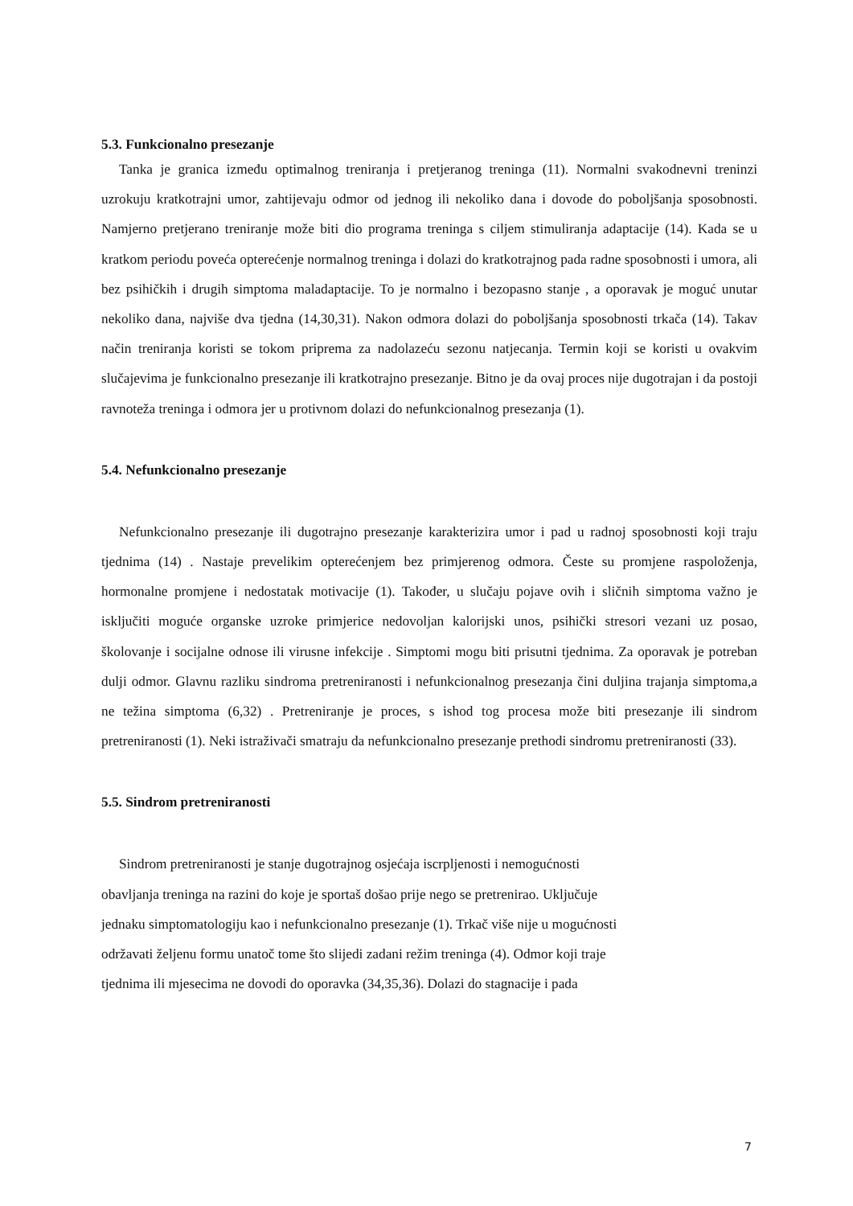5.3. Funkcionalno presezanje
Tanka je granica između optimalnog treniranja i pretjeranog treninga (11). Normalni svakodnevni treninzi uzrokuju kratkotrajni umor, zahtijevaju odmor od jednog ili nekoliko dana i dovode do poboljšanja sposobnosti. Namjerno pretjerano treniranje može biti dio programa treninga s ciljem stimuliranja adaptacije (14). Kada se u kratkom periodu poveća opterećenje normalnog treninga i dolazi do kratkotrajnog pada radne sposobnosti i umora, ali bez psihičkih i drugih simptoma maladaptacije. To je normalno i bezopasno stanje , a oporavak je moguć unutar nekoliko dana, najviše dva tjedna (14,30,31). Nakon odmora dolazi do poboljšanja sposobnosti trkača (14). Takav način treniranja koristi se tokom priprema za nadolazeću sezonu natjecanja. Termin koji se koristi u ovakvim slučajevima je funkcionalno presezanje ili kratkotrajno presezanje. Bitno je da ovaj proces nije dugotrajan i da postoji ravnoteža treninga i odmora jer u protivnom dolazi do nefunkcionalnog presezanja (1).
5.4. Nefunkcionalno presezanje
Nefunkcionalno presezanje ili dugotrajno presezanje karakterizira umor i pad u radnoj sposobnosti koji traju tjednima (14) . Nastaje prevelikim opterećenjem bez primjerenog odmora. Česte su promjene raspoloženja, hormonalne promjene i nedostatak motivacije (1). Također, u slučaju pojave ovih i sličnih simptoma važno je isključiti moguće organske uzroke primjerice nedovoljan kalorijski unos, psihički stresori vezani uz posao, školovanje i socijalne odnose ili virusne infekcije . Simptomi mogu biti prisutni tjednima. Za oporavak je potreban dulji odmor. Glavnu razliku sindroma pretreniranosti i nefunkcionalnog presezanja čini duljina trajanja simptoma,a ne težina simptoma (6,32) . Pretreniranje je proces, s ishod tog procesa može biti presezanje ili sindrom pretreniranosti (1). Neki istraživači smatraju da nefunkcionalno presezanje prethodi sindromu pretreniranosti (33).
5.5. Sindrom pretreniranosti
Sindrom pretreniranosti je stanje dugotrajnog osjećaja iscrpljenosti i nemogućnosti
obavljanja treninga na razini do koje je sportaš došao prije nego se pretrenirao. Uključuje
jednaku simptomatologiju kao i nefunkcionalno presezanje (1). Trkač više nije u mogućnosti
održavati željenu formu unatoč tome što slijedi zadani režim treninga (4). Odmor koji traje
tjednima ili mjesecima ne dovodi do oporavka (34,35,36). Dolazi do stagnacije i pada
7